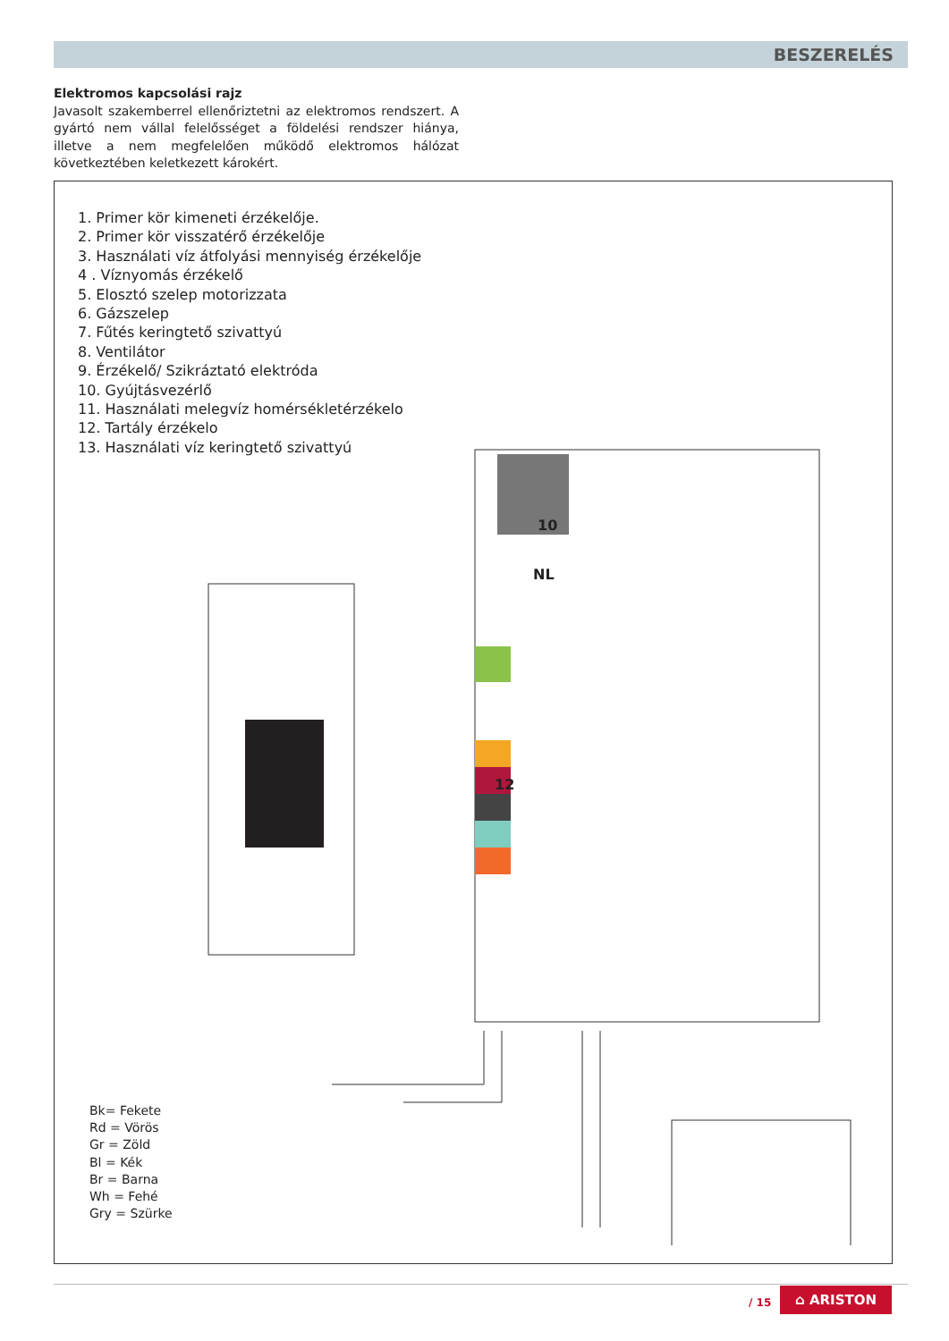BESZERELÉS
Elektromos kapcsolási rajz
Javasolt szakemberrel ellenőriztetni az elektromos rendszert. A gyártó nem vállal felelősséget a földelési rendszer hiánya, illetve a nem megfelelően működő elektromos hálózat következtében keletkezett károkért.
1. Primer kör kimeneti érzékelője.
2. Primer kör visszatérő érzékelője
3. Használati víz átfolyási mennyiség érzékelője
4 . Víznyomás érzékelő
5. Elosztó szelep motorizzata
6. Gázszelep
7. Fűtés keringtető szivattyú
8. Ventilátor
9. Érzékelő/ Szikráztató elektróda
10. Gyújtásvezérlő
11. Használati melegvíz homérsékletérzékelo
12. Tartály érzékelo
13. Használati víz keringtető szivattyú
10
NL
12
Bk= Fekete
Rd = Vörös
Gr = Zöld
Bl = Kék
Br = Barna
Wh = Fehé
Gry = Szürke
/ 15
⌂ ARISTON